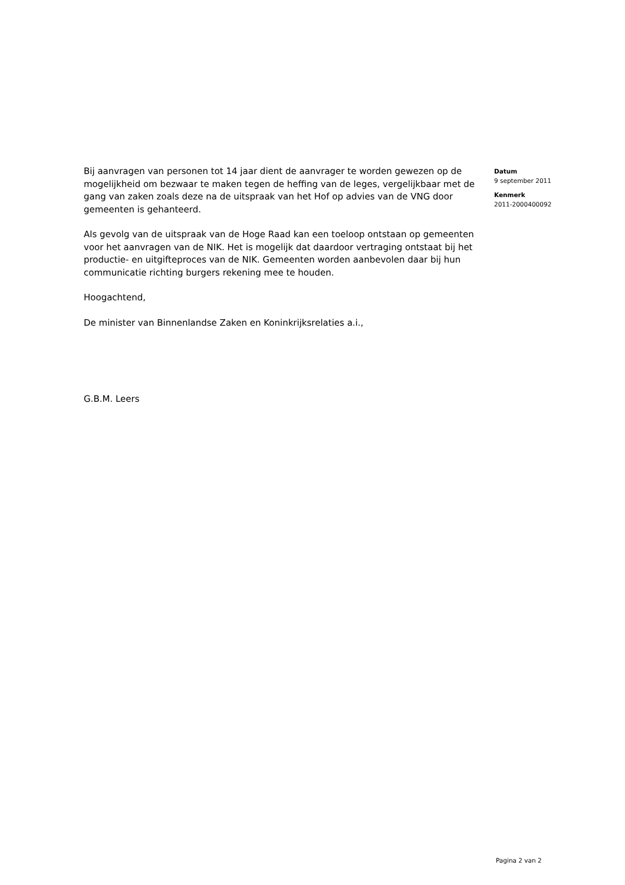Bij aanvragen van personen tot 14 jaar dient de aanvrager te worden gewezen op de mogelijkheid om bezwaar te maken tegen de heffing van de leges, vergelijkbaar met de gang van zaken zoals deze na de uitspraak van het Hof op advies van de VNG door gemeenten is gehanteerd.
Als gevolg van de uitspraak van de Hoge Raad kan een toeloop ontstaan op gemeenten voor het aanvragen van de NIK. Het is mogelijk dat daardoor vertraging ontstaat bij het productie- en uitgifteproces van de NIK. Gemeenten worden aanbevolen daar bij hun communicatie richting burgers rekening mee te houden.
Hoogachtend,
De minister van Binnenlandse Zaken en Koninkrijksrelaties a.i.,
G.B.M. Leers
Datum
9 september 2011
Kenmerk
2011-2000400092
Pagina 2 van 2